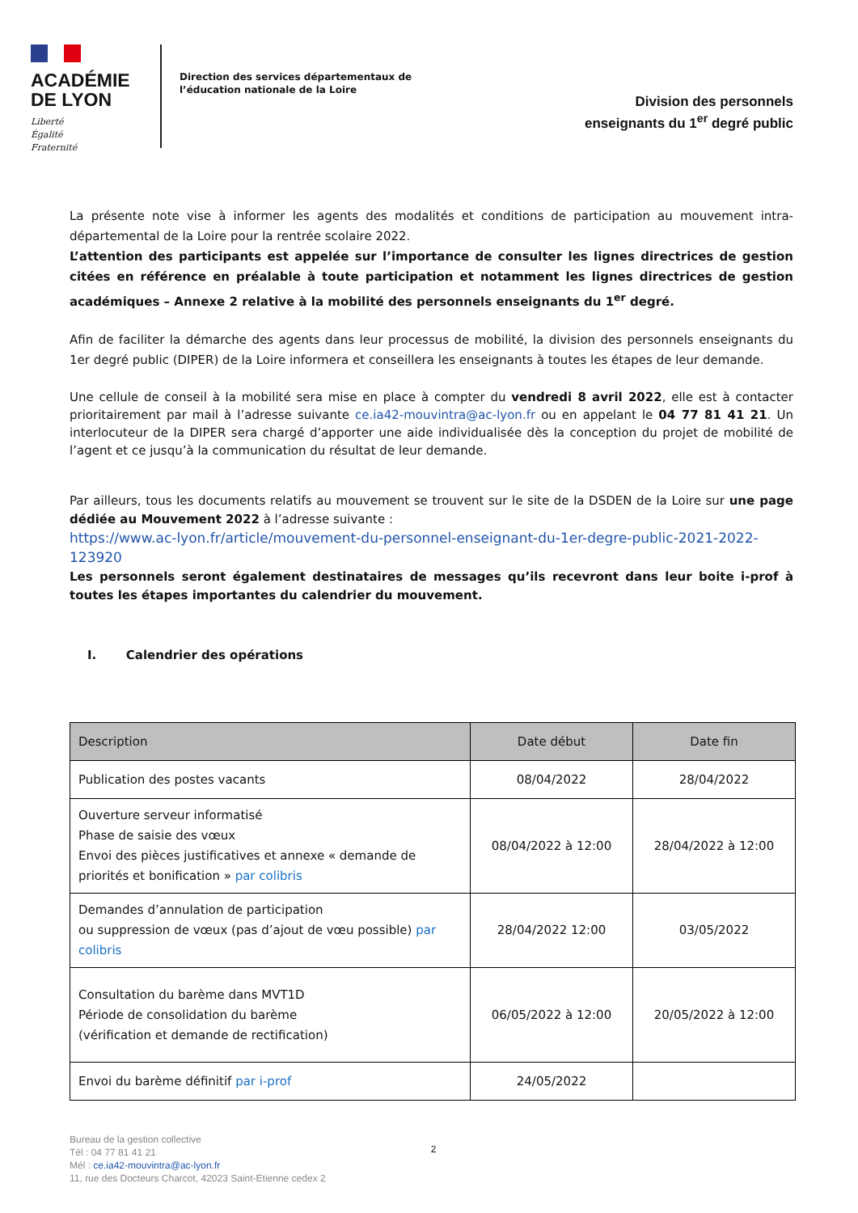ACADÉMIE
DE LYON
Liberté
Égalité
Fraternité
Direction des services départementaux de l’éducation nationale de la Loire
Division des personnels
enseignants du 1<sup>er</sup> degré public
La présente note vise à informer les agents des modalités et conditions de participation au mouvement intra-départemental de la Loire pour la rentrée scolaire 2022.
L’attention des participants est appelée sur l’importance de consulter les lignes directrices de gestion citées en référence en préalable à toute participation et notamment les lignes directrices de gestion académiques – Annexe 2 relative à la mobilité des personnels enseignants du 1<sup>er</sup> degré.
Afin de faciliter la démarche des agents dans leur processus de mobilité, la division des personnels enseignants du 1er degré public (DIPER) de la Loire informera et conseillera les enseignants à toutes les étapes de leur demande.
Une cellule de conseil à la mobilité sera mise en place à compter du vendredi 8 avril 2022, elle est à contacter prioritairement par mail à l’adresse suivante ce.ia42-mouvintra@ac-lyon.fr ou en appelant le 04 77 81 41 21. Un interlocuteur de la DIPER sera chargé d’apporter une aide individualisée dès la conception du projet de mobilité de l’agent et ce jusqu’à la communication du résultat de leur demande.
Par ailleurs, tous les documents relatifs au mouvement se trouvent sur le site de la DSDEN de la Loire sur une page dédiée au Mouvement 2022 à l’adresse suivante :
https://www.ac-lyon.fr/article/mouvement-du-personnel-enseignant-du-1er-degre-public-2021-2022-123920
Les personnels seront également destinataires de messages qu’ils recevront dans leur boite i-prof à toutes les étapes importantes du calendrier du mouvement.
I. Calendrier des opérations
| Description | Date début | Date fin |
| --- | --- | --- |
| Publication des postes vacants | 08/04/2022 | 28/04/2022 |
| Ouverture serveur informatisé Phase de saisie des vœux Envoi des pièces justificatives et annexe « demande de priorités et bonification » par colibris | 08/04/2022 à 12:00 | 28/04/2022 à 12:00 |
| Demandes d’annulation de participation ou suppression de vœux (pas d’ajout de vœu possible) par colibris | 28/04/2022 12:00 | 03/05/2022 |
| Consultation du barème dans MVT1D Période de consolidation du barème (vérification et demande de rectification) | 06/05/2022 à 12:00 | 20/05/2022 à 12:00 |
| Envoi du barème définitif par i-prof | 24/05/2022 | |
Bureau de la gestion collective
Tél : 04 77 81 41 21
Mél : ce.ia42-mouvintra@ac-lyon.fr
11, rue des Docteurs Charcot, 42023 Saint-Etienne cedex 2
2